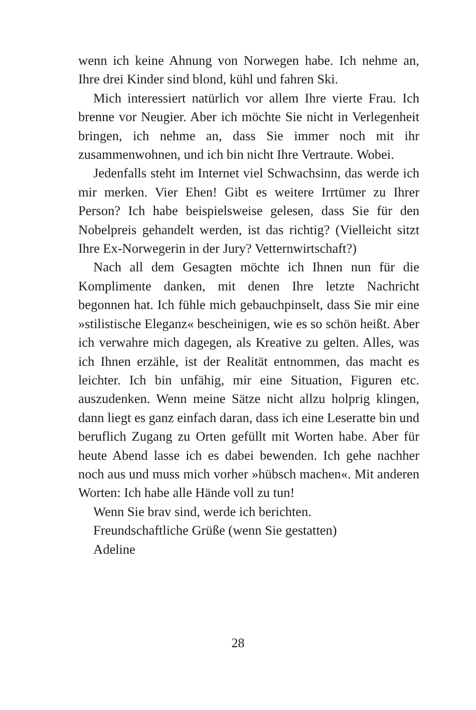wenn ich keine Ahnung von Norwegen habe. Ich nehme an, Ihre drei Kinder sind blond, kühl und fahren Ski.
Mich interessiert natürlich vor allem Ihre vierte Frau. Ich brenne vor Neugier. Aber ich möchte Sie nicht in Verlegenheit bringen, ich nehme an, dass Sie immer noch mit ihr zusammenwohnen, und ich bin nicht Ihre Vertraute. Wobei.
Jedenfalls steht im Internet viel Schwachsinn, das werde ich mir merken. Vier Ehen! Gibt es weitere Irrtümer zu Ihrer Person? Ich habe beispielsweise gelesen, dass Sie für den Nobelpreis gehandelt werden, ist das richtig? (Vielleicht sitzt Ihre Ex-Norwegerin in der Jury? Vetternwirtschaft?)
Nach all dem Gesagten möchte ich Ihnen nun für die Komplimente danken, mit denen Ihre letzte Nachricht begonnen hat. Ich fühle mich gebauchpinselt, dass Sie mir eine »stilistische Eleganz« bescheinigen, wie es so schön heißt. Aber ich verwahre mich dagegen, als Kreative zu gelten. Alles, was ich Ihnen erzähle, ist der Realität entnommen, das macht es leichter. Ich bin unfähig, mir eine Situation, Figuren etc. auszudenken. Wenn meine Sätze nicht allzu holprig klingen, dann liegt es ganz einfach daran, dass ich eine Leseratte bin und beruflich Zugang zu Orten gefüllt mit Worten habe. Aber für heute Abend lasse ich es dabei bewenden. Ich gehe nachher noch aus und muss mich vorher »hübsch machen«. Mit anderen Worten: Ich habe alle Hände voll zu tun!
Wenn Sie brav sind, werde ich berichten.
Freundschaftliche Grüße (wenn Sie gestatten)
Adeline
28